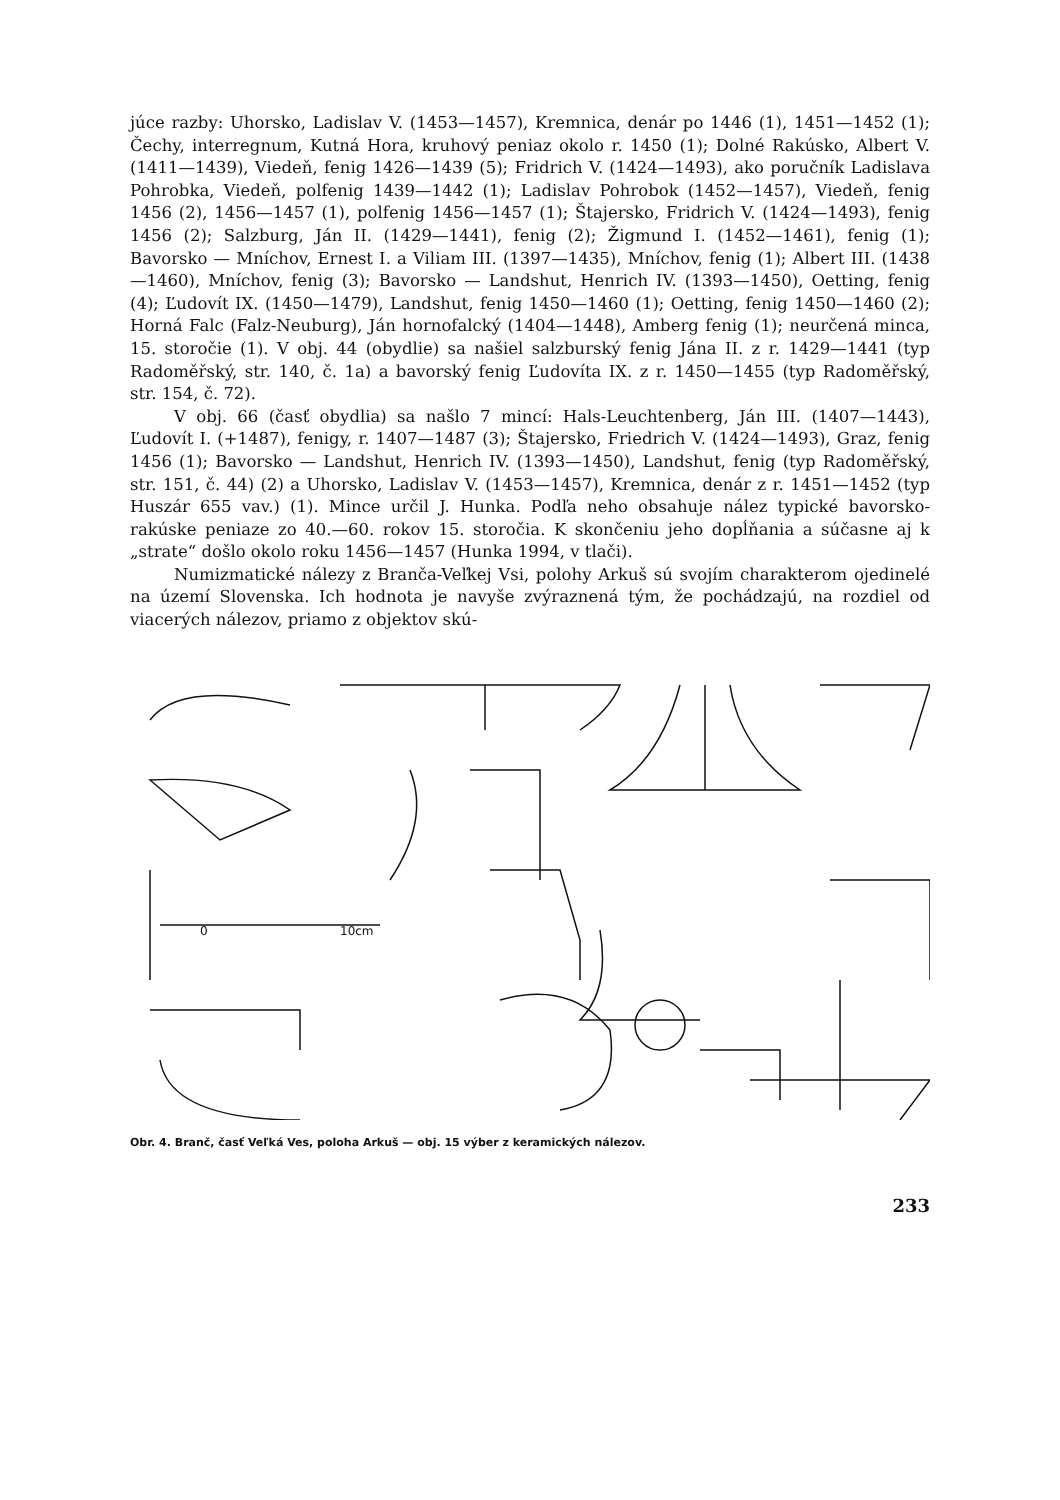júce razby: Uhorsko, Ladislav V. (1453—1457), Kremnica, denár po 1446 (1), 1451—1452 (1); Čechy, interregnum, Kutná Hora, kruhový peniaz okolo r. 1450 (1); Dolné Rakúsko, Albert V. (1411—1439), Viedeň, fenig 1426—1439 (5); Fridrich V. (1424—1493), ako poručník Ladislava Pohrobka, Viedeň, polfenig 1439—1442 (1); Ladislav Pohrobok (1452—1457), Viedeň, fenig 1456 (2), 1456—1457 (1), polfenig 1456—1457 (1); Štajersko, Fridrich V. (1424—1493), fenig 1456 (2); Salzburg, Ján II. (1429—1441), fenig (2); Žigmund I. (1452—1461), fenig (1); Bavorsko — Mníchov, Ernest I. a Viliam III. (1397—1435), Mníchov, fenig (1); Albert III. (1438—1460), Mníchov, fenig (3); Bavorsko — Landshut, Henrich IV. (1393—1450), Oetting, fenig (4); Ľudovít IX. (1450—1479), Landshut, fenig 1450—1460 (1); Oetting, fenig 1450—1460 (2); Horná Falc (Falz-Neuburg), Ján hornofalcký (1404—1448), Amberg fenig (1); neurčená minca, 15. storočie (1). V obj. 44 (obydlie) sa našiel salzburský fenig Jána II. z r. 1429—1441 (typ Radoměřský, str. 140, č. 1a) a bavorský fenig Ľudovíta IX. z r. 1450—1455 (typ Radoměřský, str. 154, č. 72).
V obj. 66 (časť obydlia) sa našlo 7 mincí: Hals-Leuchtenberg, Ján III. (1407—1443), Ľudovít I. (+1487), fenigy, r. 1407—1487 (3); Štajersko, Friedrich V. (1424—1493), Graz, fenig 1456 (1); Bavorsko — Landshut, Henrich IV. (1393—1450), Landshut, fenig (typ Radoměřský, str. 151, č. 44) (2) a Uhorsko, Ladislav V. (1453—1457), Kremnica, denár z r. 1451—1452 (typ Huszár 655 vav.) (1). Mince určil J. Hunka. Podľa neho obsahuje nález typické bavorsko-rakúske peniaze zo 40.—60. rokov 15. storočia. K skončeniu jeho dopĺňania a súčasne aj k „strate“ došlo okolo roku 1456—1457 (Hunka 1994, v tlači).
Numizmatické nálezy z Branča-Veľkej Vsi, polohy Arkuš sú svojím charakterom ojedinelé na území Slovenska. Ich hodnota je navyše zvýraznená tým, že pochádzajú, na rozdiel od viacerých nálezov, priamo z objektov skú-
0
10cm
Obr. 4. Branč, časť Veľká Ves, poloha Arkuš — obj. 15 výber z keramických nálezov.
233